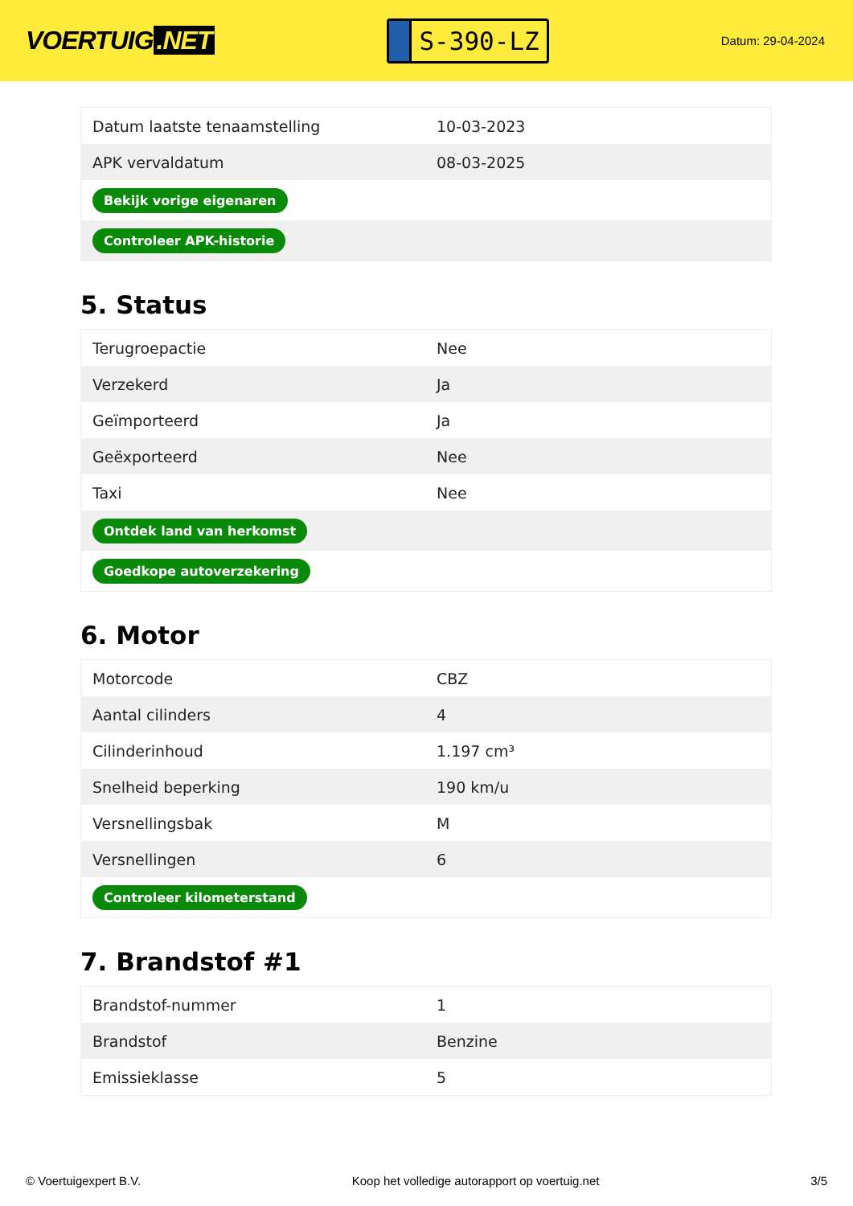VOERTUIG.NET
S-390-LZ
Datum: 29-04-2024
| Datum laatste tenaamstelling | 10-03-2023 |
| APK vervaldatum | 08-03-2025 |
| Bekijk vorige eigenaren | |
| Controleer APK-historie | |
5. Status
| Terugroepactie | Nee |
| Verzekerd | Ja |
| Geïmporteerd | Ja |
| Geëxporteerd | Nee |
| Taxi | Nee |
| Ontdek land van herkomst | |
| Goedkope autoverzekering | |
6. Motor
| Motorcode | CBZ |
| Aantal cilinders | 4 |
| Cilinderinhoud | 1.197 cm³ |
| Snelheid beperking | 190 km/u |
| Versnellingsbak | M |
| Versnellingen | 6 |
| Controleer kilometerstand | |
7. Brandstof #1
| Brandstof-nummer | 1 |
| Brandstof | Benzine |
| Emissieklasse | 5 |
© Voertuigexpert B.V. Koop het volledige autorapport op voertuig.net 3/5